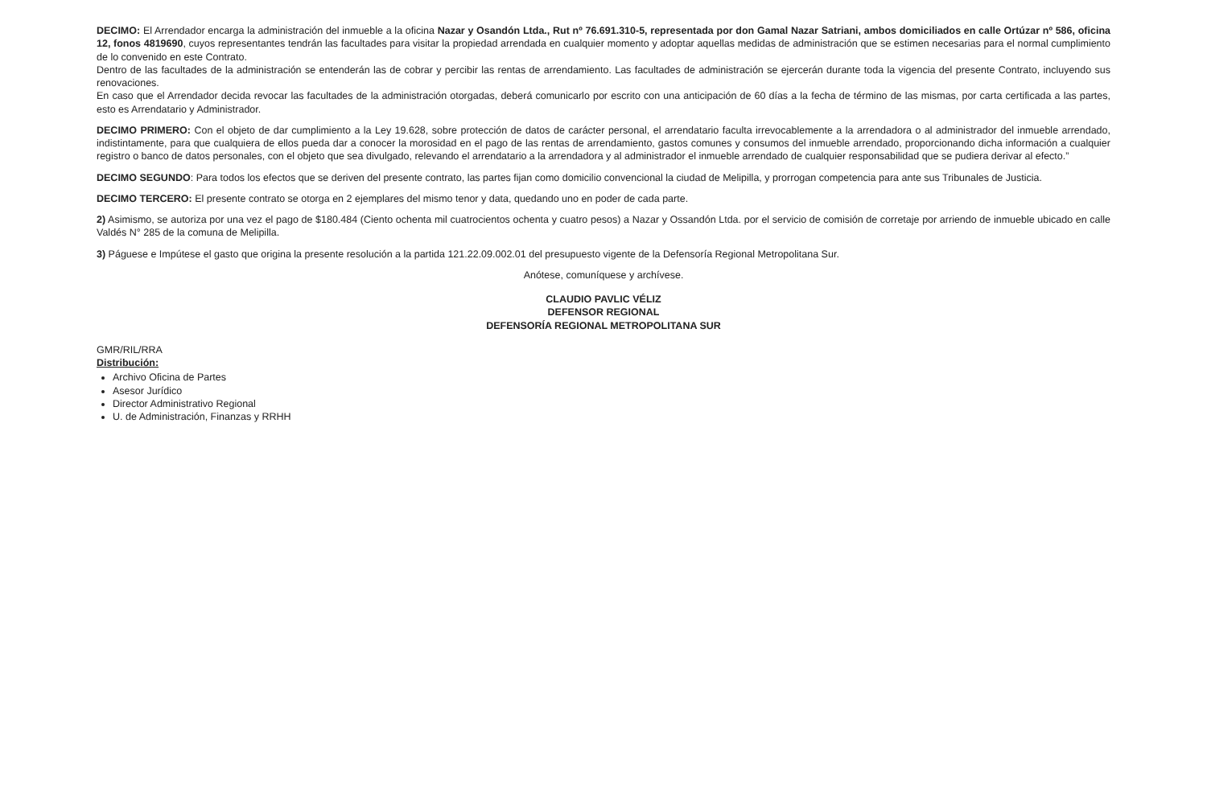DECIMO: El Arrendador encarga la administración del inmueble a la oficina Nazar y Osandón Ltda., Rut nº 76.691.310-5, representada por don Gamal Nazar Satriani, ambos domiciliados en calle Ortúzar nº 586, oficina 12, fonos 4819690, cuyos representantes tendrán las facultades para visitar la propiedad arrendada en cualquier momento y adoptar aquellas medidas de administración que se estimen necesarias para el normal cumplimiento de lo convenido en este Contrato.
Dentro de las facultades de la administración se entenderán las de cobrar y percibir las rentas de arrendamiento. Las facultades de administración se ejercerán durante toda la vigencia del presente Contrato, incluyendo sus renovaciones.
En caso que el Arrendador decida revocar las facultades de la administración otorgadas, deberá comunicarlo por escrito con una anticipación de 60 días a la fecha de término de las mismas, por carta certificada a las partes, esto es Arrendatario y Administrador.
DECIMO PRIMERO: Con el objeto de dar cumplimiento a la Ley 19.628, sobre protección de datos de carácter personal, el arrendatario faculta irrevocablemente a la arrendadora o al administrador del inmueble arrendado, indistintamente, para que cualquiera de ellos pueda dar a conocer la morosidad en el pago de las rentas de arrendamiento, gastos comunes y consumos del inmueble arrendado, proporcionando dicha información a cualquier registro o banco de datos personales, con el objeto que sea divulgado, relevando el arrendatario a la arrendadora y al administrador el inmueble arrendado de cualquier responsabilidad que se pudiera derivar al efecto.”
DECIMO SEGUNDO: Para todos los efectos que se deriven del presente contrato, las partes fijan como domicilio convencional la ciudad de Melipilla, y prorrogan competencia para ante sus Tribunales de Justicia.
DECIMO TERCERO: El presente contrato se otorga en 2 ejemplares del mismo tenor y data, quedando uno en poder de cada parte.
2) Asimismo, se autoriza por una vez el pago de $180.484 (Ciento ochenta mil cuatrocientos ochenta y cuatro pesos) a Nazar y Ossandón Ltda. por el servicio de comisión de corretaje por arriendo de inmueble ubicado en calle Valdés N° 285 de la comuna de Melipilla.
3) Páguese e Impútese el gasto que origina la presente resolución a la partida 121.22.09.002.01 del presupuesto vigente de la Defensoría Regional Metropolitana Sur.
Anótese, comuníquese y archívese.
CLAUDIO PAVLIC VÉLIZ
DEFENSOR REGIONAL
DEFENSORÍA REGIONAL METROPOLITANA SUR
GMR/RIL/RRA
Distribución:
Archivo Oficina de Partes
Asesor Jurídico
Director Administrativo Regional
U. de Administración, Finanzas y RRHH